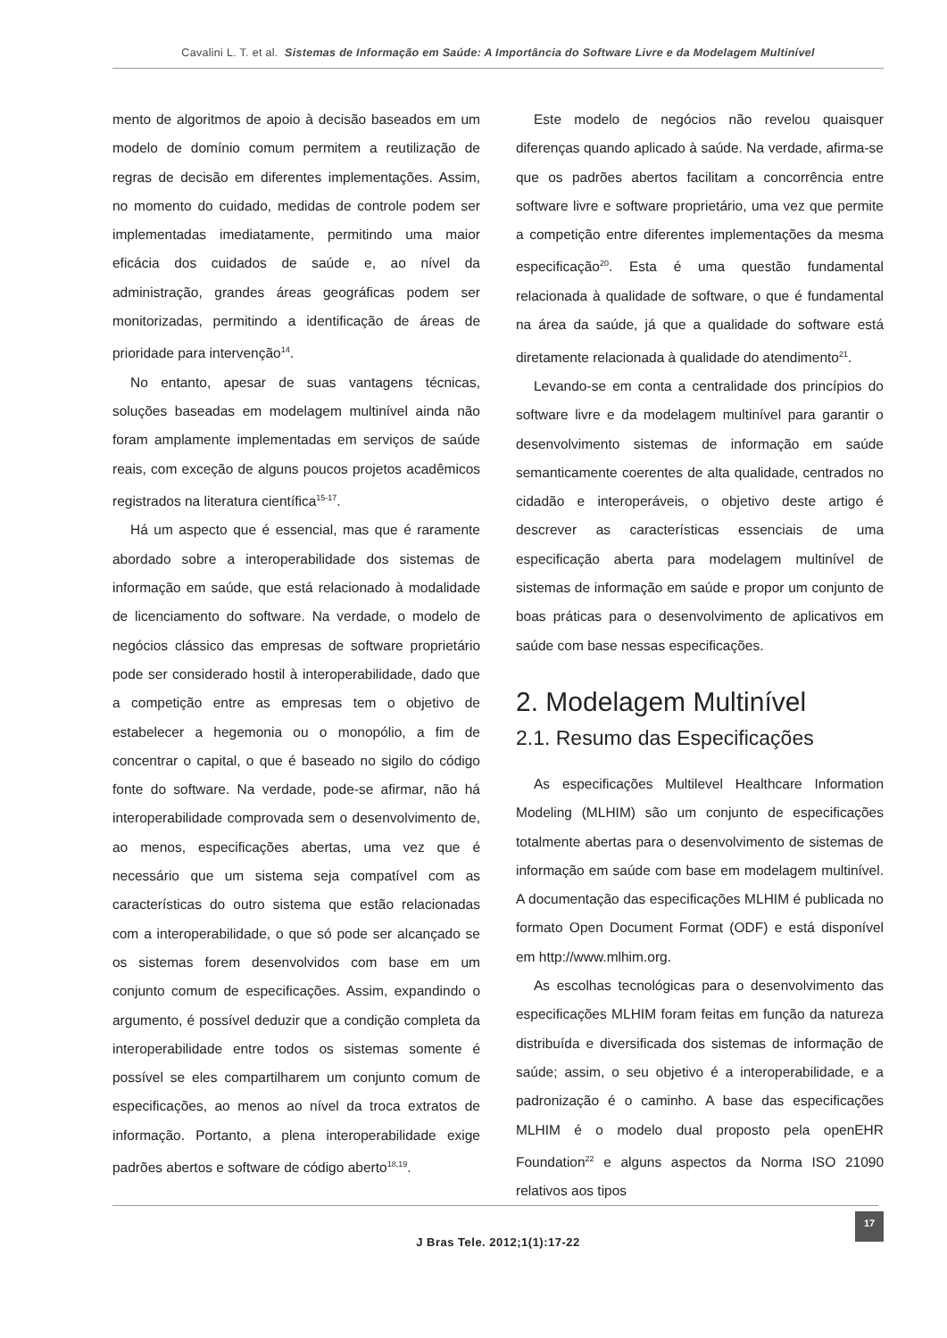Cavalini L. T. et al. Sistemas de Informação em Saúde: A Importância do Software Livre e da Modelagem Multinível
mento de algoritmos de apoio à decisão baseados em um modelo de domínio comum permitem a reutilização de regras de decisão em diferentes implementações. Assim, no momento do cuidado, medidas de controle podem ser implementadas imediatamente, permitindo uma maior eficácia dos cuidados de saúde e, ao nível da administração, grandes áreas geográficas podem ser monitorizadas, permitindo a identificação de áreas de prioridade para intervenção<sup>14</sup>.
No entanto, apesar de suas vantagens técnicas, soluções baseadas em modelagem multinível ainda não foram amplamente implementadas em serviços de saúde reais, com exceção de alguns poucos projetos acadêmicos registrados na literatura científica<sup>15-17</sup>.
Há um aspecto que é essencial, mas que é raramente abordado sobre a interoperabilidade dos sistemas de informação em saúde, que está relacionado à modalidade de licenciamento do software. Na verdade, o modelo de negócios clássico das empresas de software proprietário pode ser considerado hostil à interoperabilidade, dado que a competição entre as empresas tem o objetivo de estabelecer a hegemonia ou o monopólio, a fim de concentrar o capital, o que é baseado no sigilo do código fonte do software. Na verdade, pode-se afirmar, não há interoperabilidade comprovada sem o desenvolvimento de, ao menos, especificações abertas, uma vez que é necessário que um sistema seja compatível com as características do outro sistema que estão relacionadas com a interoperabilidade, o que só pode ser alcançado se os sistemas forem desenvolvidos com base em um conjunto comum de especificações. Assim, expandindo o argumento, é possível deduzir que a condição completa da interoperabilidade entre todos os sistemas somente é possível se eles compartilharem um conjunto comum de especificações, ao menos ao nível da troca extratos de informação. Portanto, a plena interoperabilidade exige padrões abertos e software de código aberto<sup>18,19</sup>.
Este modelo de negócios não revelou quaisquer diferenças quando aplicado à saúde. Na verdade, afirma-se que os padrões abertos facilitam a concorrência entre software livre e software proprietário, uma vez que permite a competição entre diferentes implementações da mesma especificação<sup>20</sup>. Esta é uma questão fundamental relacionada à qualidade de software, o que é fundamental na área da saúde, já que a qualidade do software está diretamente relacionada à qualidade do atendimento<sup>21</sup>.
Levando-se em conta a centralidade dos princípios do software livre e da modelagem multinível para garantir o desenvolvimento sistemas de informação em saúde semanticamente coerentes de alta qualidade, centrados no cidadão e interoperáveis, o objetivo deste artigo é descrever as características essenciais de uma especificação aberta para modelagem multinível de sistemas de informação em saúde e propor um conjunto de boas práticas para o desenvolvimento de aplicativos em saúde com base nessas especificações.
2. Modelagem Multinível
2.1. Resumo das Especificações
As especificações Multilevel Healthcare Information Modeling (MLHIM) são um conjunto de especificações totalmente abertas para o desenvolvimento de sistemas de informação em saúde com base em modelagem multinível. A documentação das especificações MLHIM é publicada no formato Open Document Format (ODF) e está disponível em http://www.mlhim.org.
As escolhas tecnológicas para o desenvolvimento das especificações MLHIM foram feitas em função da natureza distribuída e diversificada dos sistemas de informação de saúde; assim, o seu objetivo é a interoperabilidade, e a padronização é o caminho. A base das especificações MLHIM é o modelo dual proposto pela openEHR Foundation<sup>22</sup> e alguns aspectos da Norma ISO 21090 relativos aos tipos
J Bras Tele. 2012;1(1):17-22
17